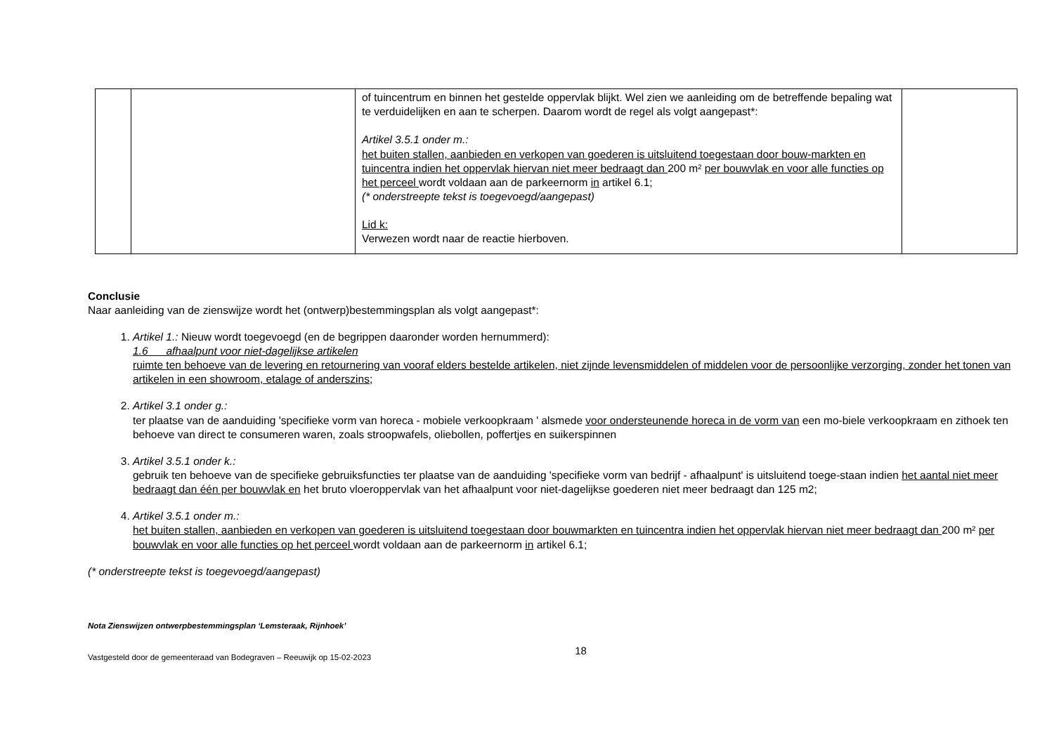| | | of tuincentrum en binnen het gestelde oppervlak blijkt. Wel zien we aanleiding om de betreffende bepaling wat te verduidelijken en aan te scherpen. Daarom wordt de regel als volgt aangepast*: Artikel 3.5.1 onder m.: het buiten stallen, aanbieden en verkopen van goederen is uitsluitend toegestaan door bouw-markten en tuincentra indien het oppervlak hiervan niet meer bedraagt dan 200 m² per bouwvlak en voor alle functies op het perceel wordt voldaan aan de parkeernorm in artikel 6.1; (* onderstreepte tekst is toegevoegd/aangepast) Lid k: Verwezen wordt naar de reactie hierboven. | |
Conclusie
Naar aanleiding van de zienswijze wordt het (ontwerp)bestemmingsplan als volgt aangepast*:
1. Artikel 1.: Nieuw wordt toegevoegd (en de begrippen daaronder worden hernummerd):
1.6 afhaalpunt voor niet-dagelijkse artikelen
ruimte ten behoeve van de levering en retournering van vooraf elders bestelde artikelen, niet zijnde levensmiddelen of middelen voor de persoonlijke verzorging, zonder het tonen van artikelen in een showroom, etalage of anderszins;
2. Artikel 3.1 onder g.:
ter plaatse van de aanduiding 'specifieke vorm van horeca - mobiele verkoopkraam ' alsmede voor ondersteunende horeca in de vorm van een mo-biele verkoopkraam en zithoek ten behoeve van direct te consumeren waren, zoals stroopwafels, oliebollen, poffertjes en suikerspinnen
3. Artikel 3.5.1 onder k.:
gebruik ten behoeve van de specifieke gebruiksfuncties ter plaatse van de aanduiding 'specifieke vorm van bedrijf - afhaalpunt' is uitsluitend toege-staan indien het aantal niet meer bedraagt dan één per bouwvlak en het bruto vloeroppervlak van het afhaalpunt voor niet-dagelijkse goederen niet meer bedraagt dan 125 m2;
4. Artikel 3.5.1 onder m.:
het buiten stallen, aanbieden en verkopen van goederen is uitsluitend toegestaan door bouwmarkten en tuincentra indien het oppervlak hiervan niet meer bedraagt dan 200 m² per bouwvlak en voor alle functies op het perceel wordt voldaan aan de parkeernorm in artikel 6.1;
(* onderstreepte tekst is toegevoegd/aangepast)
Nota Zienswijzen ontwerpbestemmingsplan ‘Lemsteraak, Rijnhoek’
Vastgesteld door de gemeenteraad van Bodegraven – Reeuwijk op 15-02-2023 18